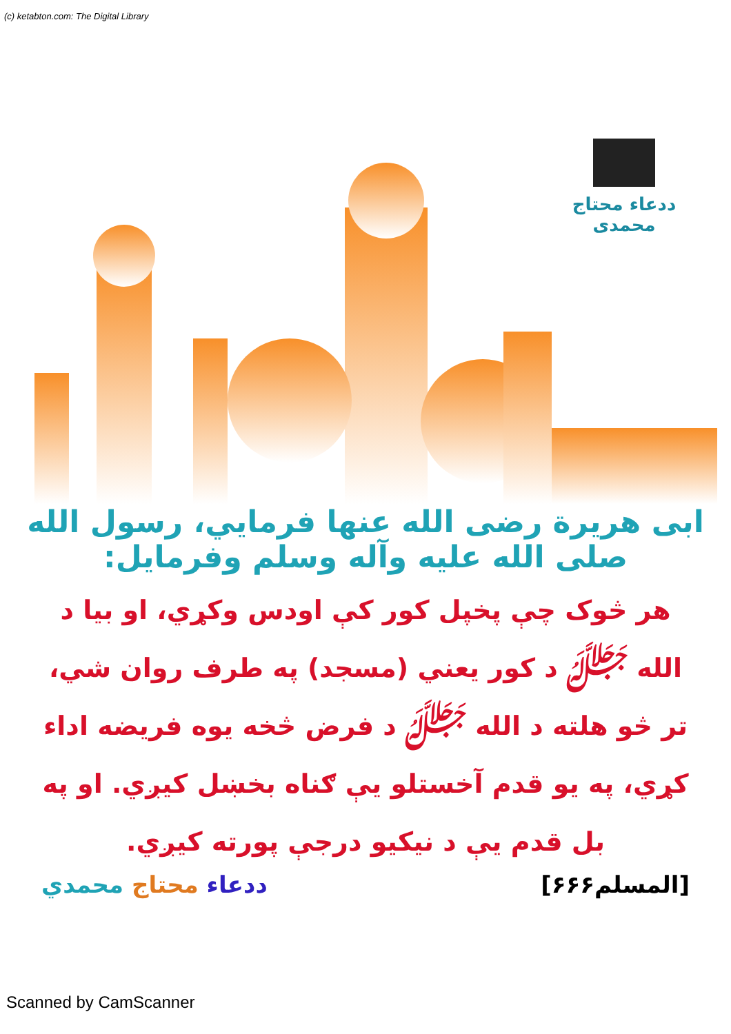(c) ketabton.com: The Digital Library
ددعاء محتاج محمدی
ابی هریرة رضی الله عنها فرمایي، رسول الله صلی الله علیه وآله وسلم وفرمایل:
هر څوک چې پخپل کور کې اودس وکړي، او بیا د الله ﷻ د کور یعني (مسجد) په طرف روان شي، تر څو هلته د الله ﷻ د فرض څخه یوه فریضه اداء کړي، په یو قدم آخستلو یې ګناه بخښل کیږي. او په بل قدم یې د نیکیو درجې پورته کیږي.
[المسلم۶۶۶] ددعاء محتاج محمدي
Scanned by CamScanner